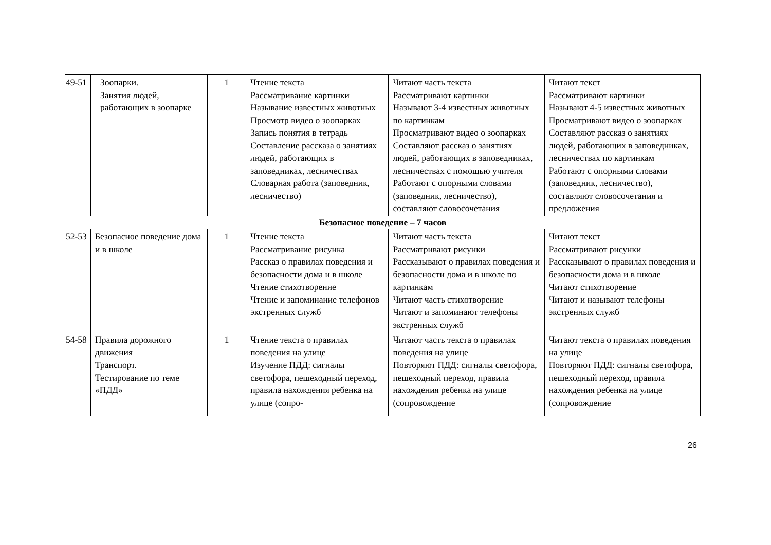| 49-51 | Зоопарки. Занятия людей, работающих в зоопарке | 1 | Чтение текста Рассматривание картинки Называние известных животных Просмотр видео о зоопарках Запись понятия в тетрадь Составление рассказа о занятиях людей, работающих в заповедниках, лесничествах Словарная работа (заповедник, лесничество) | Читают часть текста Рассматривают картинки Называют 3-4 известных животных по картинкам Просматривают видео о зоопарках Составляют рассказ о занятиях людей, работающих в заповедниках, лесничествах с помощью учителя Работают с опорными словами (заповедник, лесничество), составляют словосочетания | Читают текст Рассматривают картинки Называют 4-5 известных животных Просматривают видео о зоопарках Составляют рассказ о занятиях людей, работающих в заповедниках, лесничествах по картинкам Работают с опорными словами (заповедник, лесничество), составляют словосочетания и предложения |
| Безопасное поведение – 7 часов | | | | | |
| 52-53 | Безопасное поведение дома и в школе | 1 | Чтение текста Рассматривание рисунка Рассказ о правилах поведения и безопасности дома и в школе Чтение стихотворение Чтение и запоминание телефонов экстренных служб | Читают часть текста Рассматривают рисунки Рассказывают о правилах поведения и безопасности дома и в школе по картинкам Читают часть стихотворение Читают и запоминают телефоны экстренных служб | Читают текст Рассматривают рисунки Рассказывают о правилах поведения и безопасности дома и в школе Читают стихотворение Читают и называют телефоны экстренных служб |
| 54-58 | Правила дорожного движения Транспорт. Тестирование по теме «ПДД» | 1 | Чтение текста о правилах поведения на улице Изучение ПДД: сигналы светофора, пешеходный переход, правила нахождения ребенка на улице (сопро- | Читают часть текста о правилах поведения на улице Повторяют ПДД: сигналы светофора, пешеходный переход, правила нахождения ребенка на улице (сопровождение | Читают текста о правилах поведения на улице Повторяют ПДД: сигналы светофора, пешеходный переход, правила нахождения ребенка на улице (сопровождение |
26